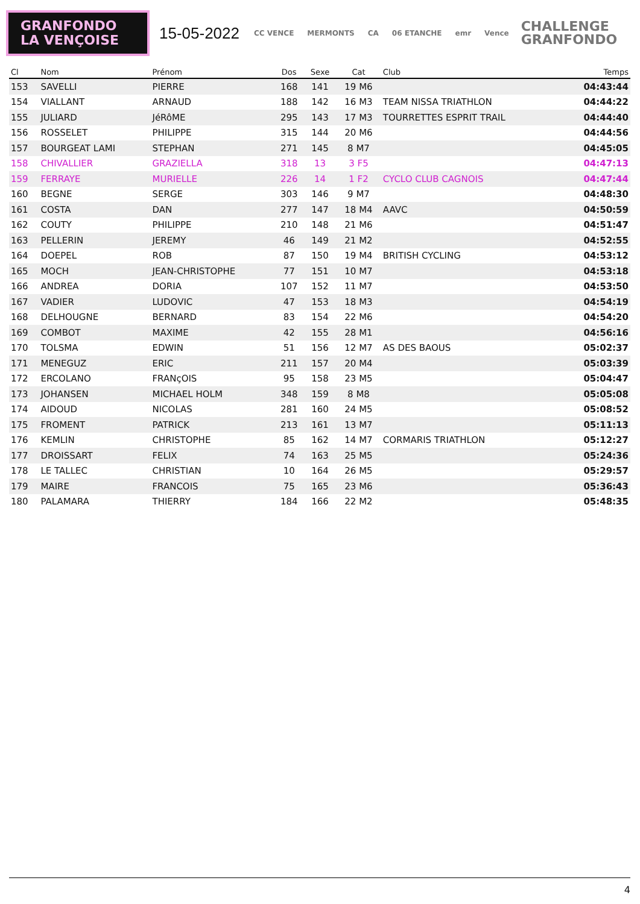GRANFONDO
LA VENÇOISE
15-05-2022
CC VENCE MERMONTS CA 06 ETANCHE emr Vence
CHALLENGE
GRANFONDO
| Cl | Nom | Prénom | Dos | Sexe | Cat | Club | Temps |
| --- | --- | --- | --- | --- | --- | --- | --- |
| 153 | SAVELLI | PIERRE | 168 | 141 | 19 M6 | | 04:43:44 |
| 154 | VIALLANT | ARNAUD | 188 | 142 | 16 M3 | TEAM NISSA TRIATHLON | 04:44:22 |
| 155 | JULIARD | JéRôME | 295 | 143 | 17 M3 | TOURRETTES ESPRIT TRAIL | 04:44:40 |
| 156 | ROSSELET | PHILIPPE | 315 | 144 | 20 M6 | | 04:44:56 |
| 157 | BOURGEAT LAMI | STEPHAN | 271 | 145 | 8 M7 | | 04:45:05 |
| 158 | CHIVALLIER | GRAZIELLA | 318 | 13 | 3 F5 | | 04:47:13 |
| 159 | FERRAYE | MURIELLE | 226 | 14 | 1 F2 | CYCLO CLUB CAGNOIS | 04:47:44 |
| 160 | BEGNE | SERGE | 303 | 146 | 9 M7 | | 04:48:30 |
| 161 | COSTA | DAN | 277 | 147 | 18 M4 | AAVC | 04:50:59 |
| 162 | COUTY | PHILIPPE | 210 | 148 | 21 M6 | | 04:51:47 |
| 163 | PELLERIN | JEREMY | 46 | 149 | 21 M2 | | 04:52:55 |
| 164 | DOEPEL | ROB | 87 | 150 | 19 M4 | BRITISH CYCLING | 04:53:12 |
| 165 | MOCH | JEAN-CHRISTOPHE | 77 | 151 | 10 M7 | | 04:53:18 |
| 166 | ANDREA | DORIA | 107 | 152 | 11 M7 | | 04:53:50 |
| 167 | VADIER | LUDOVIC | 47 | 153 | 18 M3 | | 04:54:19 |
| 168 | DELHOUGNE | BERNARD | 83 | 154 | 22 M6 | | 04:54:20 |
| 169 | COMBOT | MAXIME | 42 | 155 | 28 M1 | | 04:56:16 |
| 170 | TOLSMA | EDWIN | 51 | 156 | 12 M7 | AS DES BAOUS | 05:02:37 |
| 171 | MENEGUZ | ERIC | 211 | 157 | 20 M4 | | 05:03:39 |
| 172 | ERCOLANO | FRANçOIS | 95 | 158 | 23 M5 | | 05:04:47 |
| 173 | JOHANSEN | MICHAEL HOLM | 348 | 159 | 8 M8 | | 05:05:08 |
| 174 | AIDOUD | NICOLAS | 281 | 160 | 24 M5 | | 05:08:52 |
| 175 | FROMENT | PATRICK | 213 | 161 | 13 M7 | | 05:11:13 |
| 176 | KEMLIN | CHRISTOPHE | 85 | 162 | 14 M7 | CORMARIS TRIATHLON | 05:12:27 |
| 177 | DROISSART | FELIX | 74 | 163 | 25 M5 | | 05:24:36 |
| 178 | LE TALLEC | CHRISTIAN | 10 | 164 | 26 M5 | | 05:29:57 |
| 179 | MAIRE | FRANCOIS | 75 | 165 | 23 M6 | | 05:36:43 |
| 180 | PALAMARA | THIERRY | 184 | 166 | 22 M2 | | 05:48:35 |
4